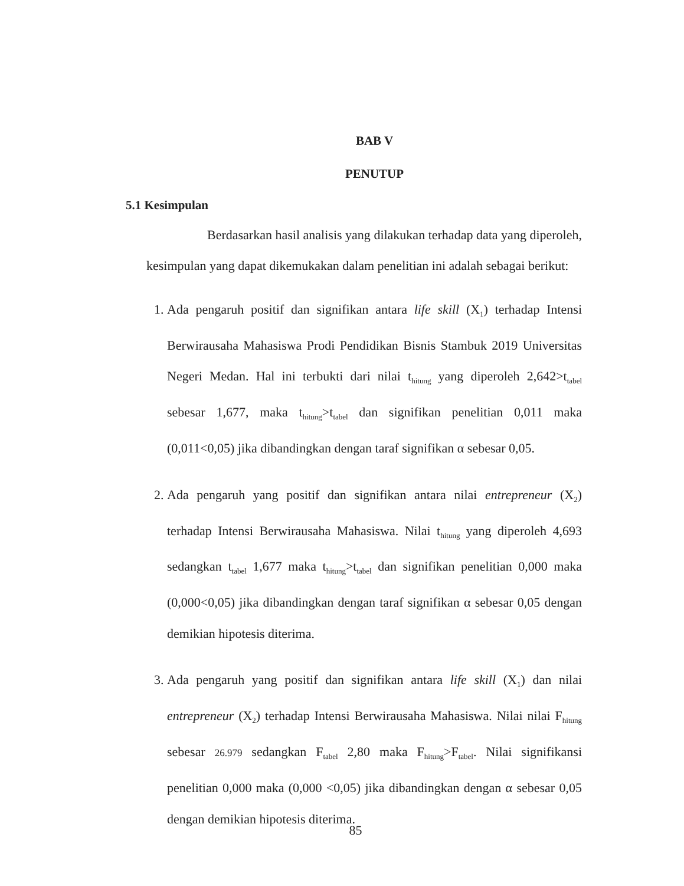BAB V
PENUTUP
5.1 Kesimpulan
Berdasarkan hasil analisis yang dilakukan terhadap data yang diperoleh, kesimpulan yang dapat dikemukakan dalam penelitian ini adalah sebagai berikut:
1. Ada pengaruh positif dan signifikan antara life skill (X<sub>1</sub>) terhadap Intensi Berwirausaha Mahasiswa Prodi Pendidikan Bisnis Stambuk 2019 Universitas Negeri Medan. Hal ini terbukti dari nilai t<sub>hitung</sub> yang diperoleh 2,642>t<sub>tabel</sub> sebesar 1,677, maka t<sub>hitung</sub>>t<sub>tabel</sub> dan signifikan penelitian 0,011 maka (0,011<0,05) jika dibandingkan dengan taraf signifikan α sebesar 0,05.
2. Ada pengaruh yang positif dan signifikan antara nilai entrepreneur (X<sub>2</sub>) terhadap Intensi Berwirausaha Mahasiswa. Nilai t<sub>hitung</sub> yang diperoleh 4,693 sedangkan t<sub>tabel</sub> 1,677 maka t<sub>hitung</sub>>t<sub>tabel</sub> dan signifikan penelitian 0,000 maka (0,000<0,05) jika dibandingkan dengan taraf signifikan α sebesar 0,05 dengan demikian hipotesis diterima.
3. Ada pengaruh yang positif dan signifikan antara life skill (X<sub>1</sub>) dan nilai entrepreneur (X<sub>2</sub>) terhadap Intensi Berwirausaha Mahasiswa. Nilai nilai F<sub>hitung</sub> sebesar 26.979 sedangkan F<sub>tabel</sub> 2,80 maka F<sub>hitung</sub>>F<sub>tabel</sub>. Nilai signifikansi penelitian 0,000 maka (0,000 <0,05) jika dibandingkan dengan α sebesar 0,05 dengan demikian hipotesis diterima.
85